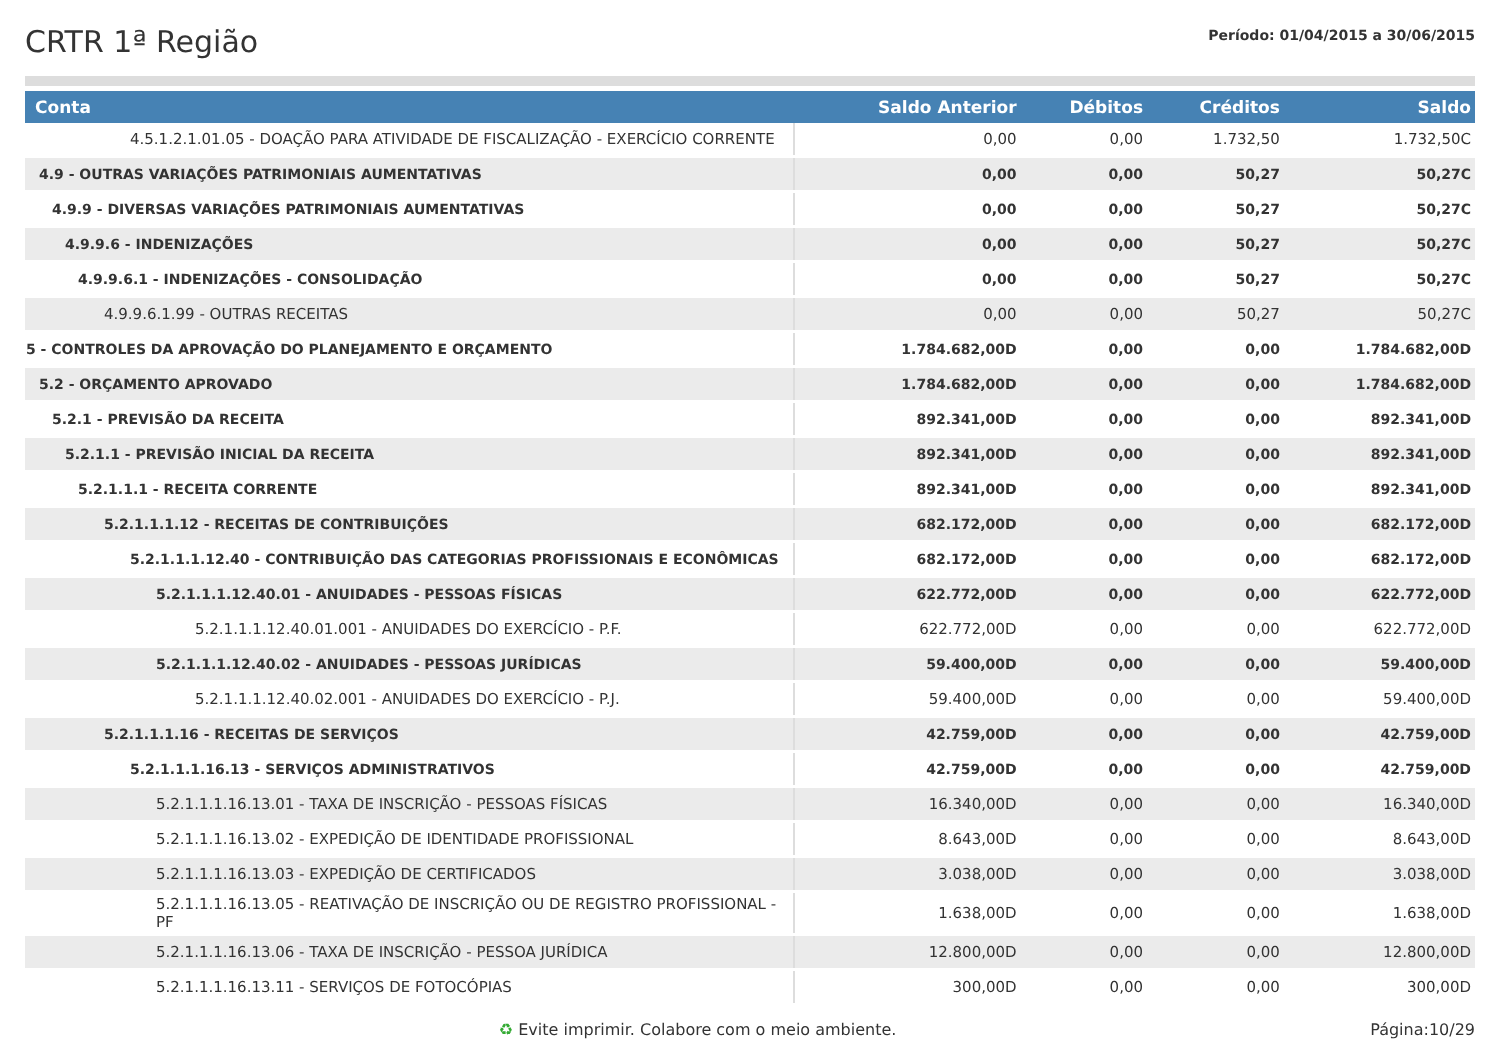CRTR 1ª Região
Período: 01/04/2015 a 30/06/2015
| Conta | Saldo Anterior | Débitos | Créditos | Saldo |
| --- | --- | --- | --- | --- |
| 4.5.1.2.1.01.05 - DOAÇÃO PARA ATIVIDADE DE FISCALIZAÇÃO - EXERCÍCIO CORRENTE | 0,00 | 0,00 | 1.732,50 | 1.732,50C |
| 4.9 - OUTRAS VARIAÇÕES PATRIMONIAIS AUMENTATIVAS | 0,00 | 0,00 | 50,27 | 50,27C |
| 4.9.9 - DIVERSAS VARIAÇÕES PATRIMONIAIS AUMENTATIVAS | 0,00 | 0,00 | 50,27 | 50,27C |
| 4.9.9.6 - INDENIZAÇÕES | 0,00 | 0,00 | 50,27 | 50,27C |
| 4.9.9.6.1 - INDENIZAÇÕES - CONSOLIDAÇÃO | 0,00 | 0,00 | 50,27 | 50,27C |
| 4.9.9.6.1.99 - OUTRAS RECEITAS | 0,00 | 0,00 | 50,27 | 50,27C |
| 5 - CONTROLES DA APROVAÇÃO DO PLANEJAMENTO E ORÇAMENTO | 1.784.682,00D | 0,00 | 0,00 | 1.784.682,00D |
| 5.2 - ORÇAMENTO APROVADO | 1.784.682,00D | 0,00 | 0,00 | 1.784.682,00D |
| 5.2.1 - PREVISÃO DA RECEITA | 892.341,00D | 0,00 | 0,00 | 892.341,00D |
| 5.2.1.1 - PREVISÃO INICIAL DA RECEITA | 892.341,00D | 0,00 | 0,00 | 892.341,00D |
| 5.2.1.1.1 - RECEITA CORRENTE | 892.341,00D | 0,00 | 0,00 | 892.341,00D |
| 5.2.1.1.1.12 - RECEITAS DE CONTRIBUIÇÕES | 682.172,00D | 0,00 | 0,00 | 682.172,00D |
| 5.2.1.1.1.12.40 - CONTRIBUIÇÃO DAS CATEGORIAS PROFISSIONAIS E ECONÔMICAS | 682.172,00D | 0,00 | 0,00 | 682.172,00D |
| 5.2.1.1.1.12.40.01 - ANUIDADES - PESSOAS FÍSICAS | 622.772,00D | 0,00 | 0,00 | 622.772,00D |
| 5.2.1.1.1.12.40.01.001 - ANUIDADES DO EXERCÍCIO - P.F. | 622.772,00D | 0,00 | 0,00 | 622.772,00D |
| 5.2.1.1.1.12.40.02 - ANUIDADES - PESSOAS JURÍDICAS | 59.400,00D | 0,00 | 0,00 | 59.400,00D |
| 5.2.1.1.1.12.40.02.001 - ANUIDADES DO EXERCÍCIO - P.J. | 59.400,00D | 0,00 | 0,00 | 59.400,00D |
| 5.2.1.1.1.16 - RECEITAS DE SERVIÇOS | 42.759,00D | 0,00 | 0,00 | 42.759,00D |
| 5.2.1.1.1.16.13 - SERVIÇOS ADMINISTRATIVOS | 42.759,00D | 0,00 | 0,00 | 42.759,00D |
| 5.2.1.1.1.16.13.01 - TAXA DE INSCRIÇÃO - PESSOAS FÍSICAS | 16.340,00D | 0,00 | 0,00 | 16.340,00D |
| 5.2.1.1.1.16.13.02 - EXPEDIÇÃO DE IDENTIDADE PROFISSIONAL | 8.643,00D | 0,00 | 0,00 | 8.643,00D |
| 5.2.1.1.1.16.13.03 - EXPEDIÇÃO DE CERTIFICADOS | 3.038,00D | 0,00 | 0,00 | 3.038,00D |
| 5.2.1.1.1.16.13.05 - REATIVAÇÃO DE INSCRIÇÃO OU DE REGISTRO PROFISSIONAL - PF | 1.638,00D | 0,00 | 0,00 | 1.638,00D |
| 5.2.1.1.1.16.13.06 - TAXA DE INSCRIÇÃO - PESSOA JURÍDICA | 12.800,00D | 0,00 | 0,00 | 12.800,00D |
| 5.2.1.1.1.16.13.11 - SERVIÇOS DE FOTOCÓPIAS | 300,00D | 0,00 | 0,00 | 300,00D |
♻ Evite imprimir. Colabore com o meio ambiente. Página:10/29